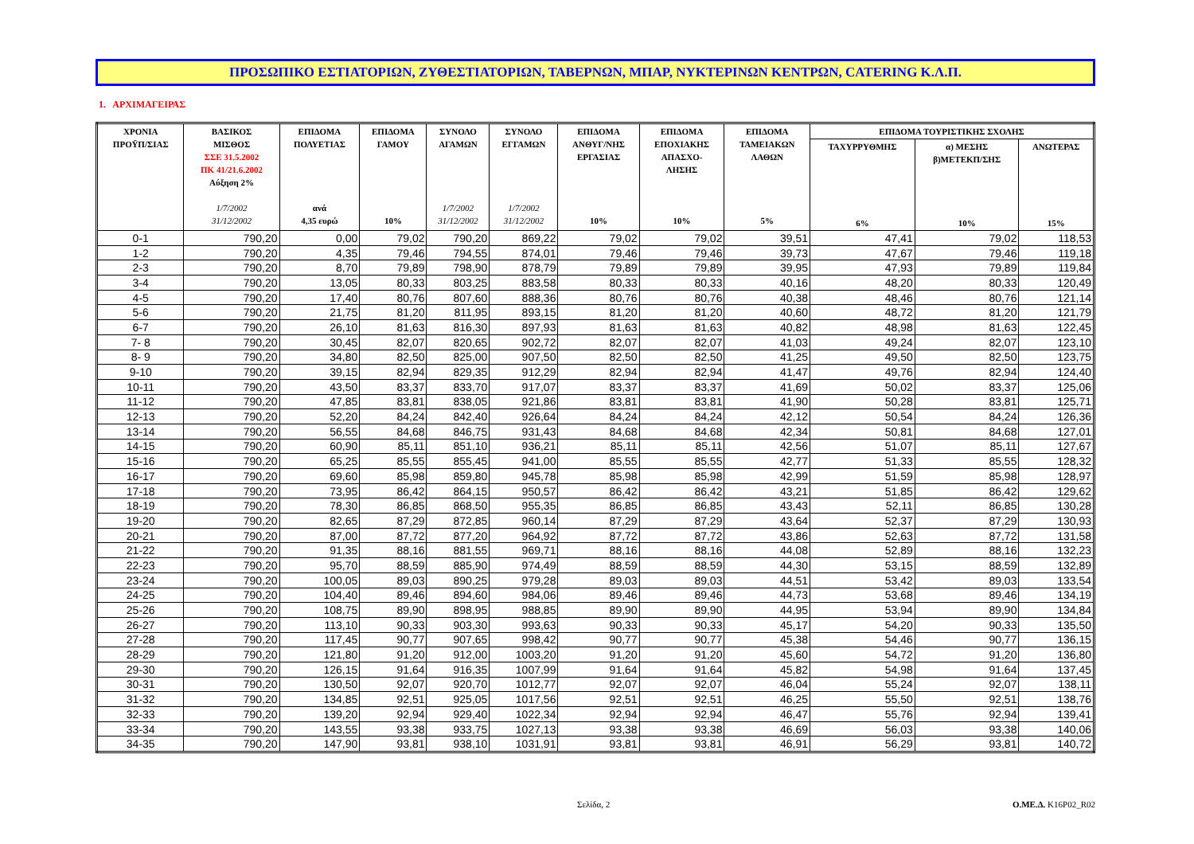ΠΡΟΣΩΠΙΚΟ ΕΣΤΙΑΤΟΡΙΩΝ, ΖΥΘΕΣΤΙΑΤΟΡΙΩΝ, ΤΑΒΕΡΝΩΝ, ΜΠΑΡ, ΝΥΚΤΕΡΙΝΩΝ ΚΕΝΤΡΩΝ, CATERING Κ.Λ.Π.
1. ΑΡΧΙΜΑΓΕΙΡΑΣ
| ΧΡΟΝΙΑ ΠΡΟΫΠ/ΣΙΑΣ | ΒΑΣΙΚΟΣ ΜΙΣΘΟΣ ΣΣΕ 31.5.2002 ΠΚ 41/21.6.2002 Αύξηση 2% 1/7/2002 31/12/2002 | ΕΠΙΔΟΜΑ ΠΟΛΥΕΤΙΑΣ ανά 4,35 ευρώ | ΕΠΙΔΟΜΑ ΓΑΜΟΥ 10% | ΣΥΝΟΛΟ ΑΓΑΜΩΝ 1/7/2002 31/12/2002 | ΣΥΝΟΛΟ ΕΓΓΑΜΩΝ 1/7/2002 31/12/2002 | ΕΠΙΔΟΜΑ ΑΝΘΥΓ/ΝΗΣ ΕΡΓΑΣΙΑΣ 10% | ΕΠΙΔΟΜΑ ΕΠΟΧΙΑΚΗΣ ΑΠΑΣΧΟ- ΛΗΣΗΣ 10% | ΕΠΙΔΟΜΑ ΤΑΜΕΙΑΚΩΝ ΛΑΘΩΝ 5% | ΕΠΙΔΟΜΑ ΤΟΥΡΙΣΤΙΚΗΣ ΣΧΟΛΗΣ | | |
| --- | --- | --- | --- | --- | --- | --- | --- | --- | --- | --- | --- |
| | | | | | | | | | ΤΑΧΥΡΡΥΘΜΗΣ 6% | α) ΜΕΣΗΣ β)ΜΕΤΕΚΠ/ΣΗΣ 10% | ΑΝΩΤΕΡΑΣ 15% |
| 0-1 | 790,20 | 0,00 | 79,02 | 790,20 | 869,22 | 79,02 | 79,02 | 39,51 | 47,41 | 79,02 | 118,53 |
| 1-2 | 790,20 | 4,35 | 79,46 | 794,55 | 874,01 | 79,46 | 79,46 | 39,73 | 47,67 | 79,46 | 119,18 |
| 2-3 | 790,20 | 8,70 | 79,89 | 798,90 | 878,79 | 79,89 | 79,89 | 39,95 | 47,93 | 79,89 | 119,84 |
| 3-4 | 790,20 | 13,05 | 80,33 | 803,25 | 883,58 | 80,33 | 80,33 | 40,16 | 48,20 | 80,33 | 120,49 |
| 4-5 | 790,20 | 17,40 | 80,76 | 807,60 | 888,36 | 80,76 | 80,76 | 40,38 | 48,46 | 80,76 | 121,14 |
| 5-6 | 790,20 | 21,75 | 81,20 | 811,95 | 893,15 | 81,20 | 81,20 | 40,60 | 48,72 | 81,20 | 121,79 |
| 6-7 | 790,20 | 26,10 | 81,63 | 816,30 | 897,93 | 81,63 | 81,63 | 40,82 | 48,98 | 81,63 | 122,45 |
| 7- 8 | 790,20 | 30,45 | 82,07 | 820,65 | 902,72 | 82,07 | 82,07 | 41,03 | 49,24 | 82,07 | 123,10 |
| 8- 9 | 790,20 | 34,80 | 82,50 | 825,00 | 907,50 | 82,50 | 82,50 | 41,25 | 49,50 | 82,50 | 123,75 |
| 9-10 | 790,20 | 39,15 | 82,94 | 829,35 | 912,29 | 82,94 | 82,94 | 41,47 | 49,76 | 82,94 | 124,40 |
| 10-11 | 790,20 | 43,50 | 83,37 | 833,70 | 917,07 | 83,37 | 83,37 | 41,69 | 50,02 | 83,37 | 125,06 |
| 11-12 | 790,20 | 47,85 | 83,81 | 838,05 | 921,86 | 83,81 | 83,81 | 41,90 | 50,28 | 83,81 | 125,71 |
| 12-13 | 790,20 | 52,20 | 84,24 | 842,40 | 926,64 | 84,24 | 84,24 | 42,12 | 50,54 | 84,24 | 126,36 |
| 13-14 | 790,20 | 56,55 | 84,68 | 846,75 | 931,43 | 84,68 | 84,68 | 42,34 | 50,81 | 84,68 | 127,01 |
| 14-15 | 790,20 | 60,90 | 85,11 | 851,10 | 936,21 | 85,11 | 85,11 | 42,56 | 51,07 | 85,11 | 127,67 |
| 15-16 | 790,20 | 65,25 | 85,55 | 855,45 | 941,00 | 85,55 | 85,55 | 42,77 | 51,33 | 85,55 | 128,32 |
| 16-17 | 790,20 | 69,60 | 85,98 | 859,80 | 945,78 | 85,98 | 85,98 | 42,99 | 51,59 | 85,98 | 128,97 |
| 17-18 | 790,20 | 73,95 | 86,42 | 864,15 | 950,57 | 86,42 | 86,42 | 43,21 | 51,85 | 86,42 | 129,62 |
| 18-19 | 790,20 | 78,30 | 86,85 | 868,50 | 955,35 | 86,85 | 86,85 | 43,43 | 52,11 | 86,85 | 130,28 |
| 19-20 | 790,20 | 82,65 | 87,29 | 872,85 | 960,14 | 87,29 | 87,29 | 43,64 | 52,37 | 87,29 | 130,93 |
| 20-21 | 790,20 | 87,00 | 87,72 | 877,20 | 964,92 | 87,72 | 87,72 | 43,86 | 52,63 | 87,72 | 131,58 |
| 21-22 | 790,20 | 91,35 | 88,16 | 881,55 | 969,71 | 88,16 | 88,16 | 44,08 | 52,89 | 88,16 | 132,23 |
| 22-23 | 790,20 | 95,70 | 88,59 | 885,90 | 974,49 | 88,59 | 88,59 | 44,30 | 53,15 | 88,59 | 132,89 |
| 23-24 | 790,20 | 100,05 | 89,03 | 890,25 | 979,28 | 89,03 | 89,03 | 44,51 | 53,42 | 89,03 | 133,54 |
| 24-25 | 790,20 | 104,40 | 89,46 | 894,60 | 984,06 | 89,46 | 89,46 | 44,73 | 53,68 | 89,46 | 134,19 |
| 25-26 | 790,20 | 108,75 | 89,90 | 898,95 | 988,85 | 89,90 | 89,90 | 44,95 | 53,94 | 89,90 | 134,84 |
| 26-27 | 790,20 | 113,10 | 90,33 | 903,30 | 993,63 | 90,33 | 90,33 | 45,17 | 54,20 | 90,33 | 135,50 |
| 27-28 | 790,20 | 117,45 | 90,77 | 907,65 | 998,42 | 90,77 | 90,77 | 45,38 | 54,46 | 90,77 | 136,15 |
| 28-29 | 790,20 | 121,80 | 91,20 | 912,00 | 1003,20 | 91,20 | 91,20 | 45,60 | 54,72 | 91,20 | 136,80 |
| 29-30 | 790,20 | 126,15 | 91,64 | 916,35 | 1007,99 | 91,64 | 91,64 | 45,82 | 54,98 | 91,64 | 137,45 |
| 30-31 | 790,20 | 130,50 | 92,07 | 920,70 | 1012,77 | 92,07 | 92,07 | 46,04 | 55,24 | 92,07 | 138,11 |
| 31-32 | 790,20 | 134,85 | 92,51 | 925,05 | 1017,56 | 92,51 | 92,51 | 46,25 | 55,50 | 92,51 | 138,76 |
| 32-33 | 790,20 | 139,20 | 92,94 | 929,40 | 1022,34 | 92,94 | 92,94 | 46,47 | 55,76 | 92,94 | 139,41 |
| 33-34 | 790,20 | 143,55 | 93,38 | 933,75 | 1027,13 | 93,38 | 93,38 | 46,69 | 56,03 | 93,38 | 140,06 |
| 34-35 | 790,20 | 147,90 | 93,81 | 938,10 | 1031,91 | 93,81 | 93,81 | 46,91 | 56,29 | 93,81 | 140,72 |
Σελίδα, 2 Ο.ΜΕ.Δ. K16P02_R02